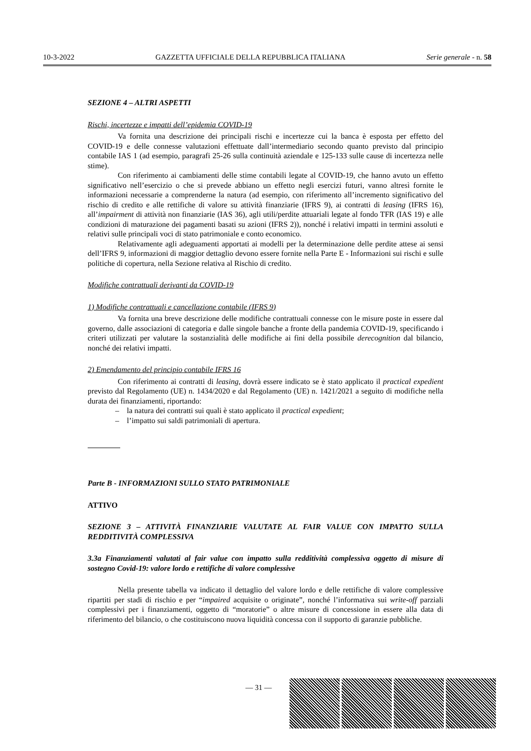10-3-2022 GAZZETTA UFFICIALE DELLA REPUBBLICA ITALIANA Serie generale - n. 58
SEZIONE 4 – ALTRI ASPETTI
Rischi, incertezze e impatti dell’epidemia COVID-19
Va fornita una descrizione dei principali rischi e incertezze cui la banca è esposta per effetto del COVID-19 e delle connesse valutazioni effettuate dall’intermediario secondo quanto previsto dal principio contabile IAS 1 (ad esempio, paragrafi 25-26 sulla continuità aziendale e 125-133 sulle cause di incertezza nelle stime).
Con riferimento ai cambiamenti delle stime contabili legate al COVID-19, che hanno avuto un effetto significativo nell’esercizio o che si prevede abbiano un effetto negli esercizi futuri, vanno altresì fornite le informazioni necessarie a comprenderne la natura (ad esempio, con riferimento all’incremento significativo del rischio di credito e alle rettifiche di valore su attività finanziarie (IFRS 9), ai contratti di leasing (IFRS 16), all’impairment di attività non finanziarie (IAS 36), agli utili/perdite attuariali legate al fondo TFR (IAS 19) e alle condizioni di maturazione dei pagamenti basati su azioni (IFRS 2)), nonché i relativi impatti in termini assoluti e relativi sulle principali voci di stato patrimoniale e conto economico.
Relativamente agli adeguamenti apportati ai modelli per la determinazione delle perdite attese ai sensi dell’IFRS 9, informazioni di maggior dettaglio devono essere fornite nella Parte E - Informazioni sui rischi e sulle politiche di copertura, nella Sezione relativa al Rischio di credito.
Modifiche contrattuali derivanti da COVID-19
1) Modifiche contrattuali e cancellazione contabile (IFRS 9)
Va fornita una breve descrizione delle modifiche contrattuali connesse con le misure poste in essere dal governo, dalle associazioni di categoria e dalle singole banche a fronte della pandemia COVID-19, specificando i criteri utilizzati per valutare la sostanzialità delle modifiche ai fini della possibile derecognition dal bilancio, nonché dei relativi impatti.
2) Emendamento del principio contabile IFRS 16
Con riferimento ai contratti di leasing, dovrà essere indicato se è stato applicato il practical expedient previsto dal Regolamento (UE) n. 1434/2020 e dal Regolamento (UE) n. 1421/2021 a seguito di modifiche nella durata dei finanziamenti, riportando:
– la natura dei contratti sui quali è stato applicato il practical expedient;
– l’impatto sui saldi patrimoniali di apertura.
Parte B - INFORMAZIONI SULLO STATO PATRIMONIALE
ATTIVO
SEZIONE 3 – ATTIVITÀ FINANZIARIE VALUTATE AL FAIR VALUE CON IMPATTO SULLA REDDITIVITÀ COMPLESSIVA
3.3a Finanziamenti valutati al fair value con impatto sulla redditività complessiva oggetto di misure di sostegno Covid-19: valore lordo e rettifiche di valore complessive
Nella presente tabella va indicato il dettaglio del valore lordo e delle rettifiche di valore complessive ripartiti per stadi di rischio e per “impaired acquisite o originate”, nonché l’informativa sui write-off parziali complessivi per i finanziamenti, oggetto di “moratorie” o altre misure di concessione in essere alla data di riferimento del bilancio, o che costituiscono nuova liquidità concessa con il supporto di garanzie pubbliche.
— 31 —